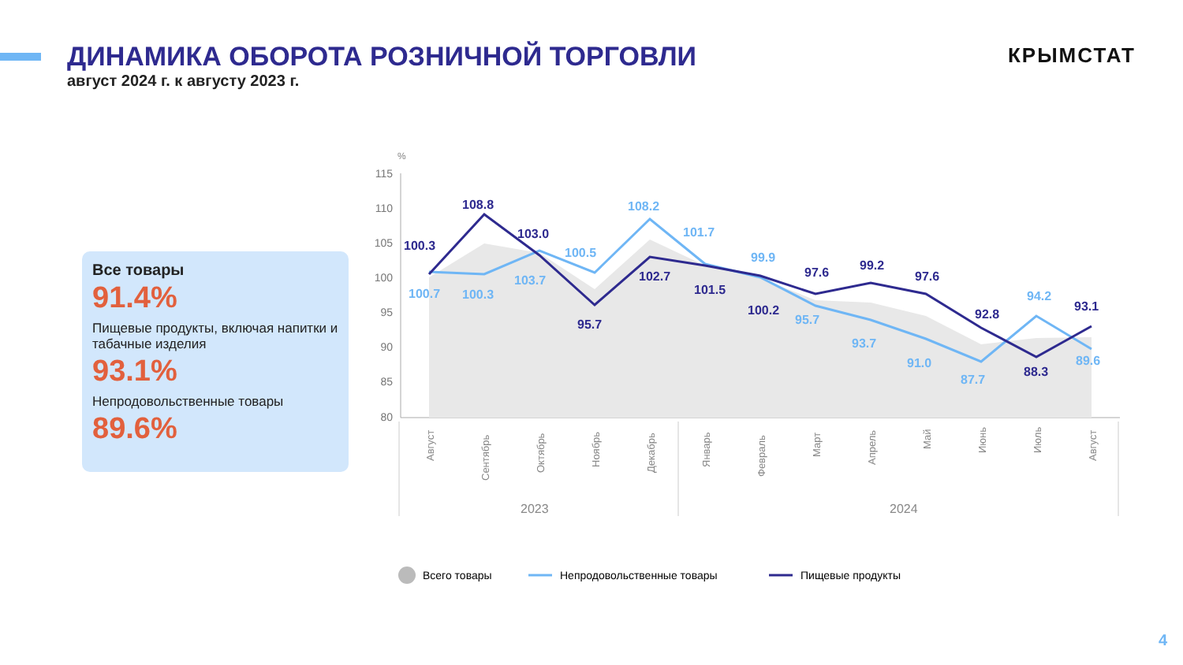ДИНАМИКА ОБОРОТА РОЗНИЧНОЙ ТОРГОВЛИ
август 2024 г. к августу 2023 г.
КРЫМСТАТ
Все товары
91.4%
Пищевые продукты, включая напитки и табачные изделия
93.1%
Непродовольственные товары
89.6%
%
115
110
105
100
95
90
85
80
100.3
108.8
103.0
95.7
102.7
101.5
100.2
97.6
99.2
97.6
92.8
88.3
93.1
100.7
100.3
103.7
100.5
108.2
101.7
99.9
95.7
93.7
91.0
87.7
94.2
89.6
Август
Сентябрь
Октябрь
Ноябрь
Декабрь
Январь
Февраль
Март
Апрель
Май
Июнь
Июль
Август
2023
2024
Всего товары
Непродовольственные товары
Пищевые продукты
4